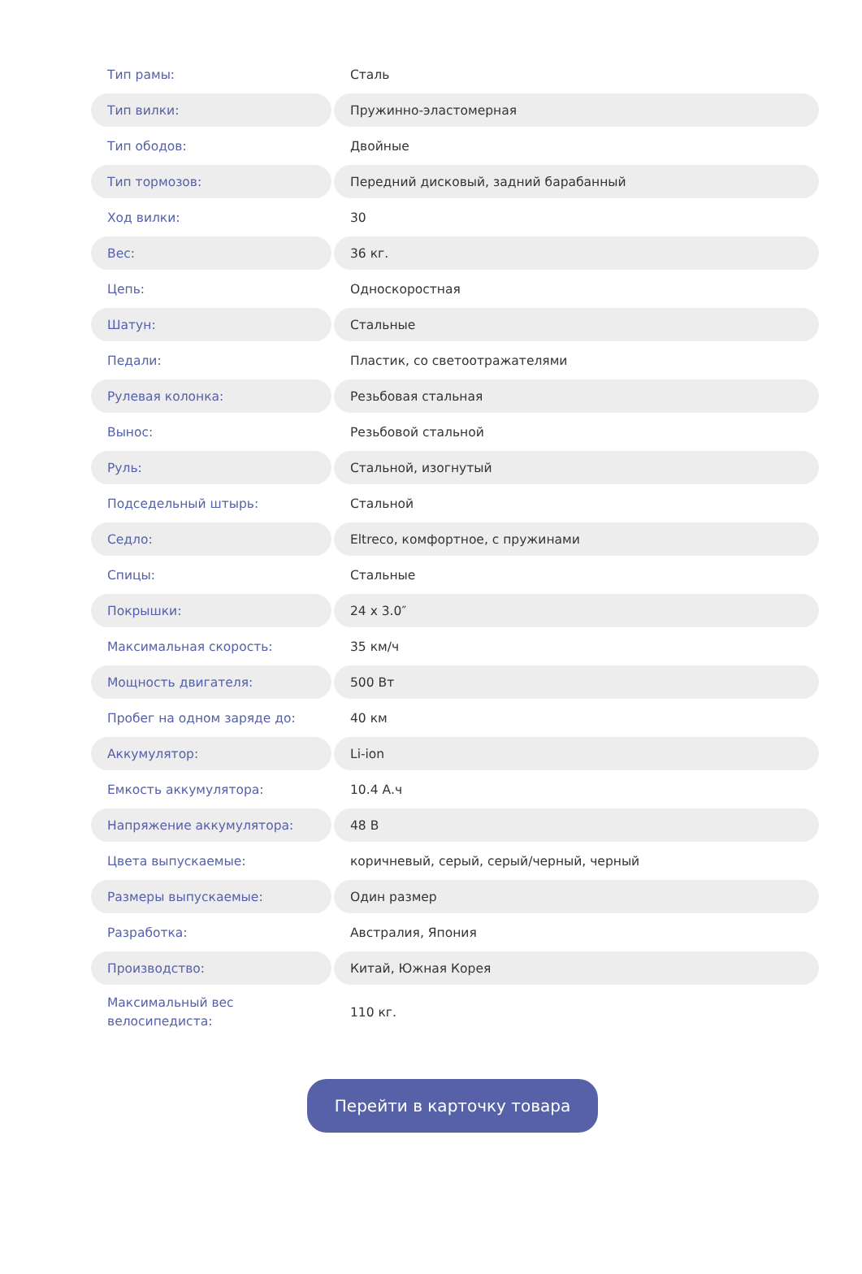| Тип рамы: | Сталь |
| Тип вилки: | Пружинно-эластомерная |
| Тип ободов: | Двойные |
| Тип тормозов: | Передний дисковый, задний барабанный |
| Ход вилки: | 30 |
| Вес: | 36 кг. |
| Цепь: | Односкоростная |
| Шатун: | Стальные |
| Педали: | Пластик, со светоотражателями |
| Рулевая колонка: | Резьбовая стальная |
| Вынос: | Резьбовой стальной |
| Руль: | Стальной, изогнутый |
| Подседельный штырь: | Стальной |
| Седло: | Eltreco, комфортное, с пружинами |
| Спицы: | Стальные |
| Покрышки: | 24 x 3.0″ |
| Максимальная скорость: | 35 км/ч |
| Мощность двигателя: | 500 Вт |
| Пробег на одном заряде до: | 40 км |
| Аккумулятор: | Li-ion |
| Емкость аккумулятора: | 10.4 А.ч |
| Напряжение аккумулятора: | 48 В |
| Цвета выпускаемые: | коричневый, серый, серый/черный, черный |
| Размеры выпускаемые: | Один размер |
| Разработка: | Австралия, Япония |
| Производство: | Китай, Южная Корея |
| Максимальный вес велосипедиста: | 110 кг. |
Перейти в карточку товара